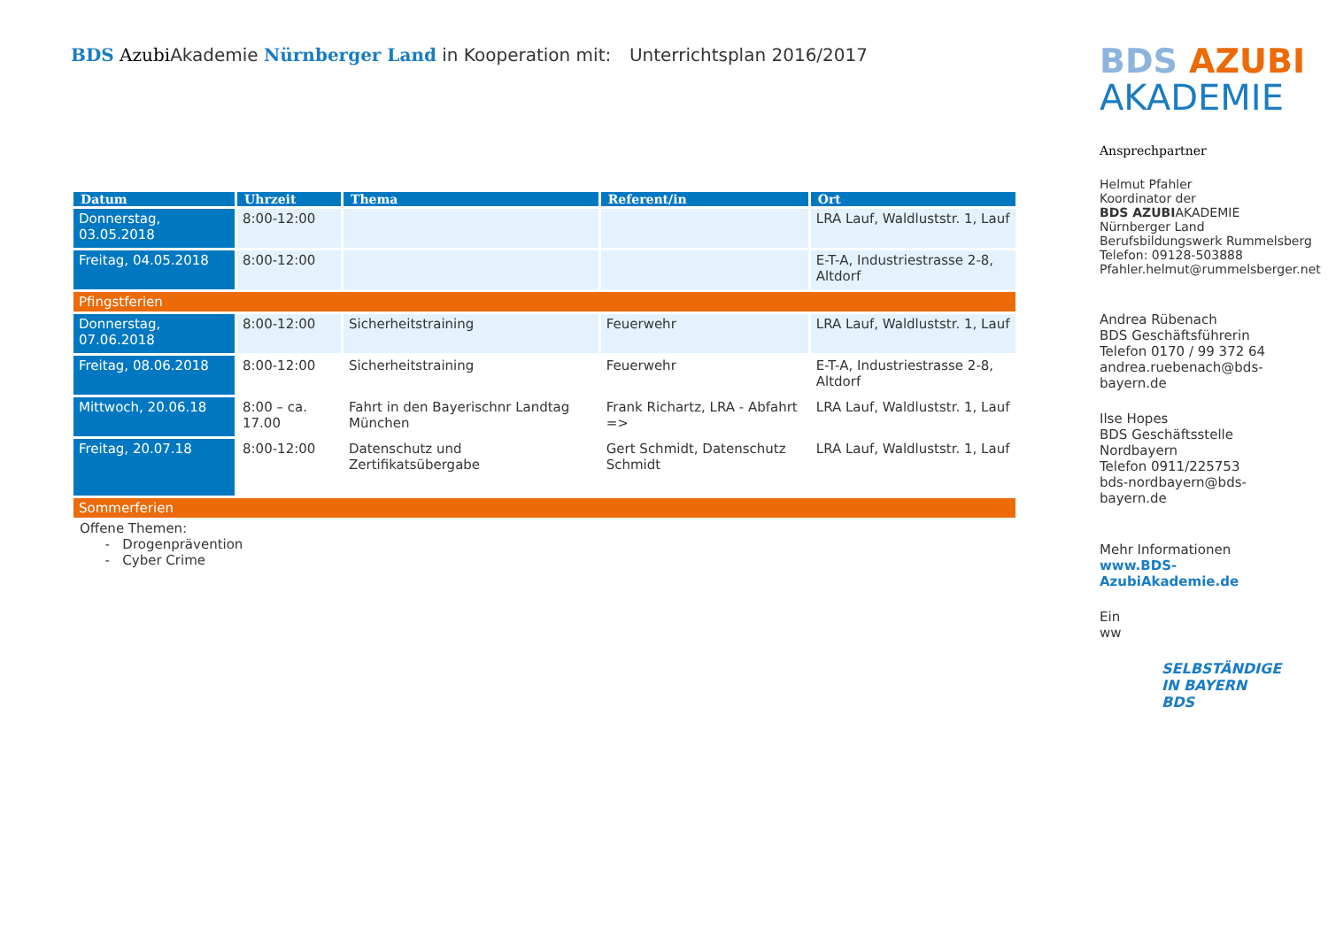BDS Azubi Akademie Nürnberger Land in Kooperation mit:
Unterrichtsplan 2016/2017
| Datum | Uhrzeit | Thema | Referent/in | Ort |
| --- | --- | --- | --- | --- |
| Donnerstag, 03.05.2018 | 8:00-12:00 | | | LRA Lauf, Waldluststr. 1, Lauf |
| Freitag, 04.05.2018 | 8:00-12:00 | | | E-T-A, Industriestrasse 2-8, Altdorf |
| Pfingstferien | | | | |
| Donnerstag, 07.06.2018 | 8:00-12:00 | Sicherheitstraining | Feuerwehr | LRA Lauf, Waldluststr. 1, Lauf |
| Freitag, 08.06.2018 | 8:00-12:00 | Sicherheitstraining | Feuerwehr | E-T-A, Industriestrasse 2-8, Altdorf |
| Mittwoch, 20.06.18 | 8:00 – ca. 17.00 | Fahrt in den Bayerischnr Landtag München | Frank Richartz, LRA - Abfahrt => | LRA Lauf, Waldluststr. 1, Lauf |
| Freitag, 20.07.18 | 8:00-12:00 | Datenschutz und Zertifikatsübergabe | Gert Schmidt, Datenschutz Schmidt | LRA Lauf, Waldluststr. 1, Lauf |
| Sommerferien | | | | |
Offene Themen:
- Drogenprävention
- Cyber Crime
BDS AZUBI
AKADEMIE
Ansprechpartner
Helmut Pfahler
Koordinator der
BDS AZUBIAKADEMIE Nürnberger Land
Berufsbildungswerk Rummelsberg
Telefon: 09128-503888
Pfahler.helmut@rummelsberger.net
Andrea Rübenach
BDS Geschäftsführerin
Telefon 0170 / 99 372 64
andrea.ruebenach@bds-bayern.de
Ilse Hopes
BDS Geschäftsstelle Nordbayern
Telefon 0911/225753
bds-nordbayern@bds-bayern.de
Mehr Informationen
www.BDS-AzubiAkademie.de
Ein
ww
SELBSTÄNDIGE
IN BAYERN
BDS